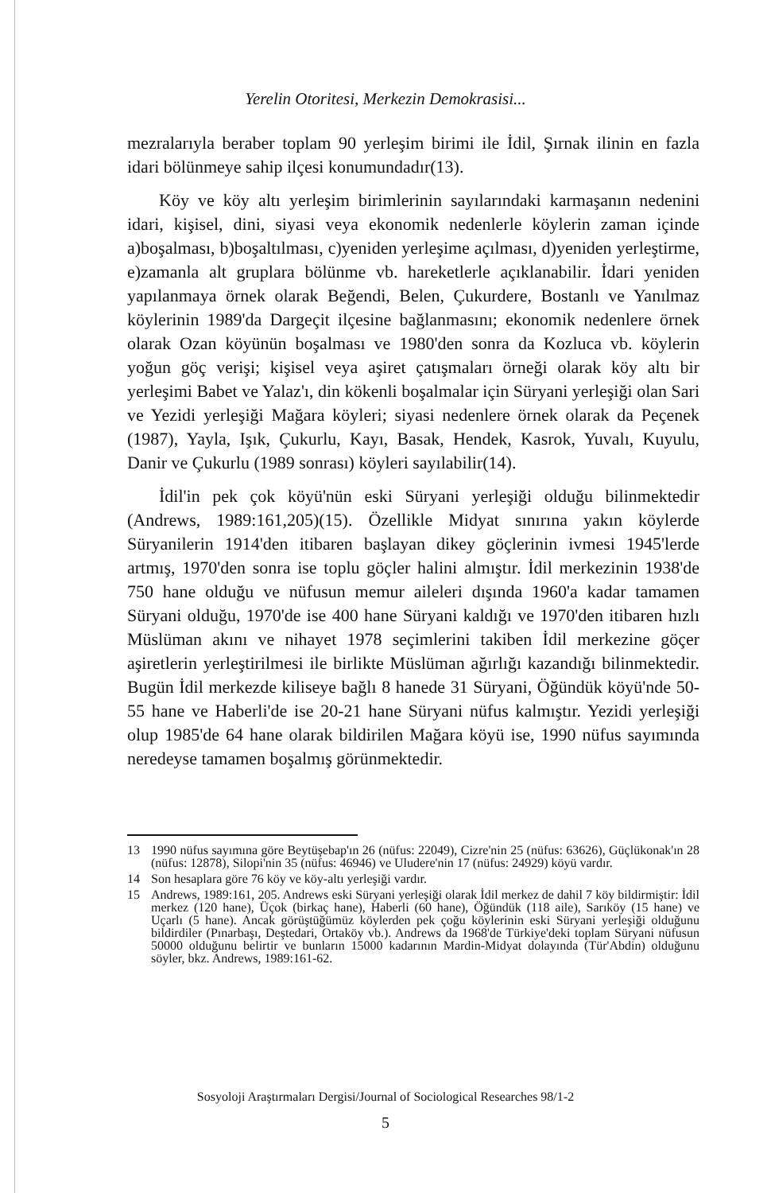Yerelin Otoritesi, Merkezin Demokrasisi...
mezralarıyla beraber toplam 90 yerleşim birimi ile İdil, Şırnak ilinin en fazla idari bölünmeye sahip ilçesi konumundadır(13).
Köy ve köy altı yerleşim birimlerinin sayılarındaki karmaşanın nedenini idari, kişisel, dini, siyasi veya ekonomik nedenlerle köylerin zaman içinde a)boşalması, b)boşaltılması, c)yeniden yerleşime açılması, d)yeniden yerleştirme, e)zamanla alt gruplara bölünme vb. hareketlerle açıklanabilir. İdari yeniden yapılanmaya örnek olarak Beğendi, Belen, Çukurdere, Bostanlı ve Yanılmaz köylerinin 1989'da Dargeçit ilçesine bağlanmasını; ekonomik nedenlere örnek olarak Ozan köyünün boşalması ve 1980'den sonra da Kozluca vb. köylerin yoğun göç verişi; kişisel veya aşiret çatışmaları örneği olarak köy altı bir yerleşimi Babet ve Yalaz'ı, din kökenli boşalmalar için Süryani yerleşiği olan Sari ve Yezidi yerleşiği Mağara köyleri; siyasi nedenlere örnek olarak da Peçenek (1987), Yayla, Işık, Çukurlu, Kayı, Basak, Hendek, Kasrok, Yuvalı, Kuyulu, Danir ve Çukurlu (1989 sonrası) köyleri sayılabilir(14).
İdil'in pek çok köyü'nün eski Süryani yerleşiği olduğu bilinmektedir (Andrews, 1989:161,205)(15). Özellikle Midyat sınırına yakın köylerde Süryanilerin 1914'den itibaren başlayan dikey göçlerinin ivmesi 1945'lerde artmış, 1970'den sonra ise toplu göçler halini almıştır. İdil merkezinin 1938'de 750 hane olduğu ve nüfusun memur aileleri dışında 1960'a kadar tamamen Süryani olduğu, 1970'de ise 400 hane Süryani kaldığı ve 1970'den itibaren hızlı Müslüman akını ve nihayet 1978 seçimlerini takiben İdil merkezine göçer aşiretlerin yerleştirilmesi ile birlikte Müslüman ağırlığı kazandığı bilinmektedir. Bugün İdil merkezde kiliseye bağlı 8 hanede 31 Süryani, Öğündük köyü'nde 50-55 hane ve Haberli'de ise 20-21 hane Süryani nüfus kalmıştır. Yezidi yerleşiği olup 1985'de 64 hane olarak bildirilen Mağara köyü ise, 1990 nüfus sayımında neredeyse tamamen boşalmış görünmektedir.
13 1990 nüfus sayımına göre Beytüşebap'ın 26 (nüfus: 22049), Cizre'nin 25 (nüfus: 63626), Güçlükonak'ın 28 (nüfus: 12878), Silopi'nin 35 (nüfus: 46946) ve Uludere'nin 17 (nüfus: 24929) köyü vardır.
14 Son hesaplara göre 76 köy ve köy-altı yerleşiği vardır.
15 Andrews, 1989:161, 205. Andrews eski Süryani yerleşiği olarak İdil merkez de dahil 7 köy bildirmiştir: İdil merkez (120 hane), Üçok (birkaç hane), Haberli (60 hane), Öğündük (118 aile), Sarıköy (15 hane) ve Uçarlı (5 hane). Ancak görüştüğümüz köylerden pek çoğu köylerinin eski Süryani yerleşiği olduğunu bildirdiler (Pınarbaşı, Deştedari, Ortaköy vb.). Andrews da 1968'de Türkiye'deki toplam Süryani nüfusun 50000 olduğunu belirtir ve bunların 15000 kadarının Mardin-Midyat dolayında (Tür'Abdin) olduğunu söyler, bkz. Andrews, 1989:161-62.
Sosyoloji Araştırmaları Dergisi/Journal of Sociological Researches 98/1-2
5